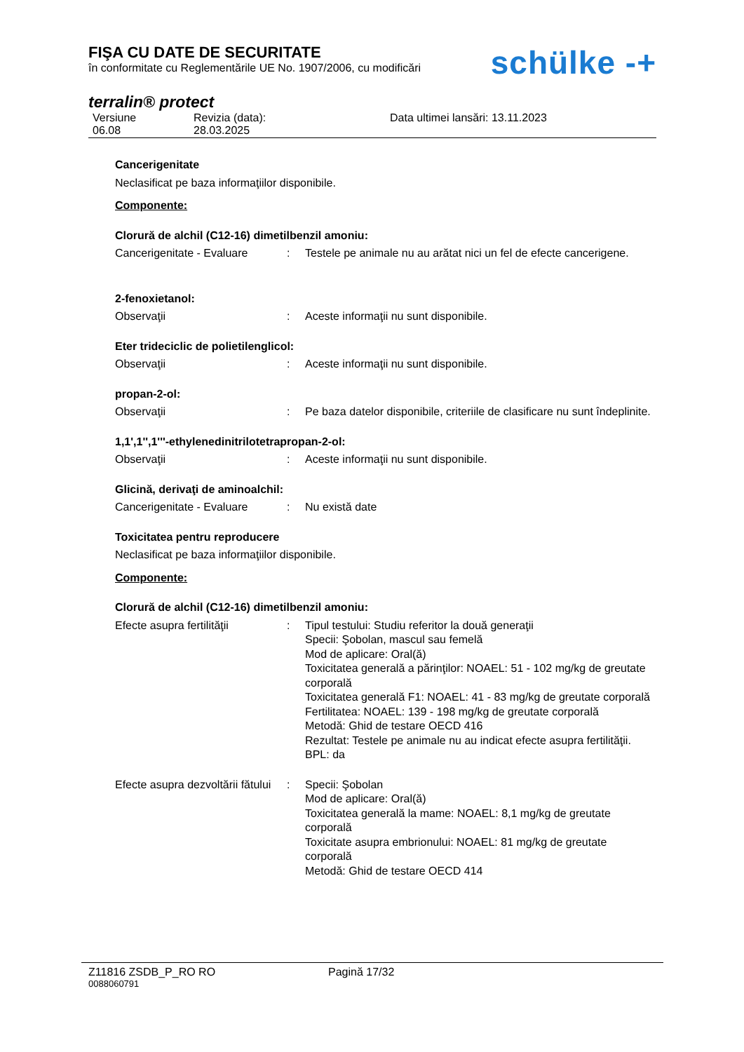FIŞA CU DATE DE SECURITATE
în conformitate cu Reglementările UE No. 1907/2006, cu modificări
schülke -+
terralin® protect
Versiune
06.08
Revizia (data):
28.03.2025
Data ultimei lansări: 13.11.2023
Cancerigenitate
Neclasificat pe baza informaţiilor disponibile.
Componente:
Clorură de alchil (C12-16) dimetilbenzil amoniu:
Cancerigenitate - Evaluare
: Testele pe animale nu au arătat nici un fel de efecte cancerigene.
2-fenoxietanol:
Observaţii : Aceste informaţii nu sunt disponibile.
Eter trideciclic de polietilenglicol:
Observaţii : Aceste informaţii nu sunt disponibile.
propan-2-ol:
Observaţii : Pe baza datelor disponibile, criteriile de clasificare nu sunt îndeplinite.
1,1',1'',1'''-ethylenedinitrilotetrapropan-2-ol:
Observaţii : Aceste informaţii nu sunt disponibile.
Glicină, derivaţi de aminoalchil:
Cancerigenitate - Evaluare
: Nu există date
Toxicitatea pentru reproducere
Neclasificat pe baza informaţiilor disponibile.
Componente:
Clorură de alchil (C12-16) dimetilbenzil amoniu:
Efecte asupra fertilităţii
: Tipul testului: Studiu referitor la două generaţii
Specii: Şobolan, mascul sau femelă
Mod de aplicare: Oral(ă)
Toxicitatea generală a părinţilor: NOAEL: 51 - 102 mg/kg de greutate corporală
Toxicitatea generală F1: NOAEL: 41 - 83 mg/kg de greutate corporală
Fertilitatea: NOAEL: 139 - 198 mg/kg de greutate corporală
Metodă: Ghid de testare OECD 416
Rezultat: Testele pe animale nu au indicat efecte asupra fertilităţii.
BPL: da
Efecte asupra dezvoltării fătului
: Specii: Şobolan
Mod de aplicare: Oral(ă)
Toxicitatea generală la mame: NOAEL: 8,1 mg/kg de greutate corporală
Toxicitate asupra embrionului: NOAEL: 81 mg/kg de greutate corporală
Metodă: Ghid de testare OECD 414
Z11816 ZSDB_P_RO RO Pagină 17/32
0088060791